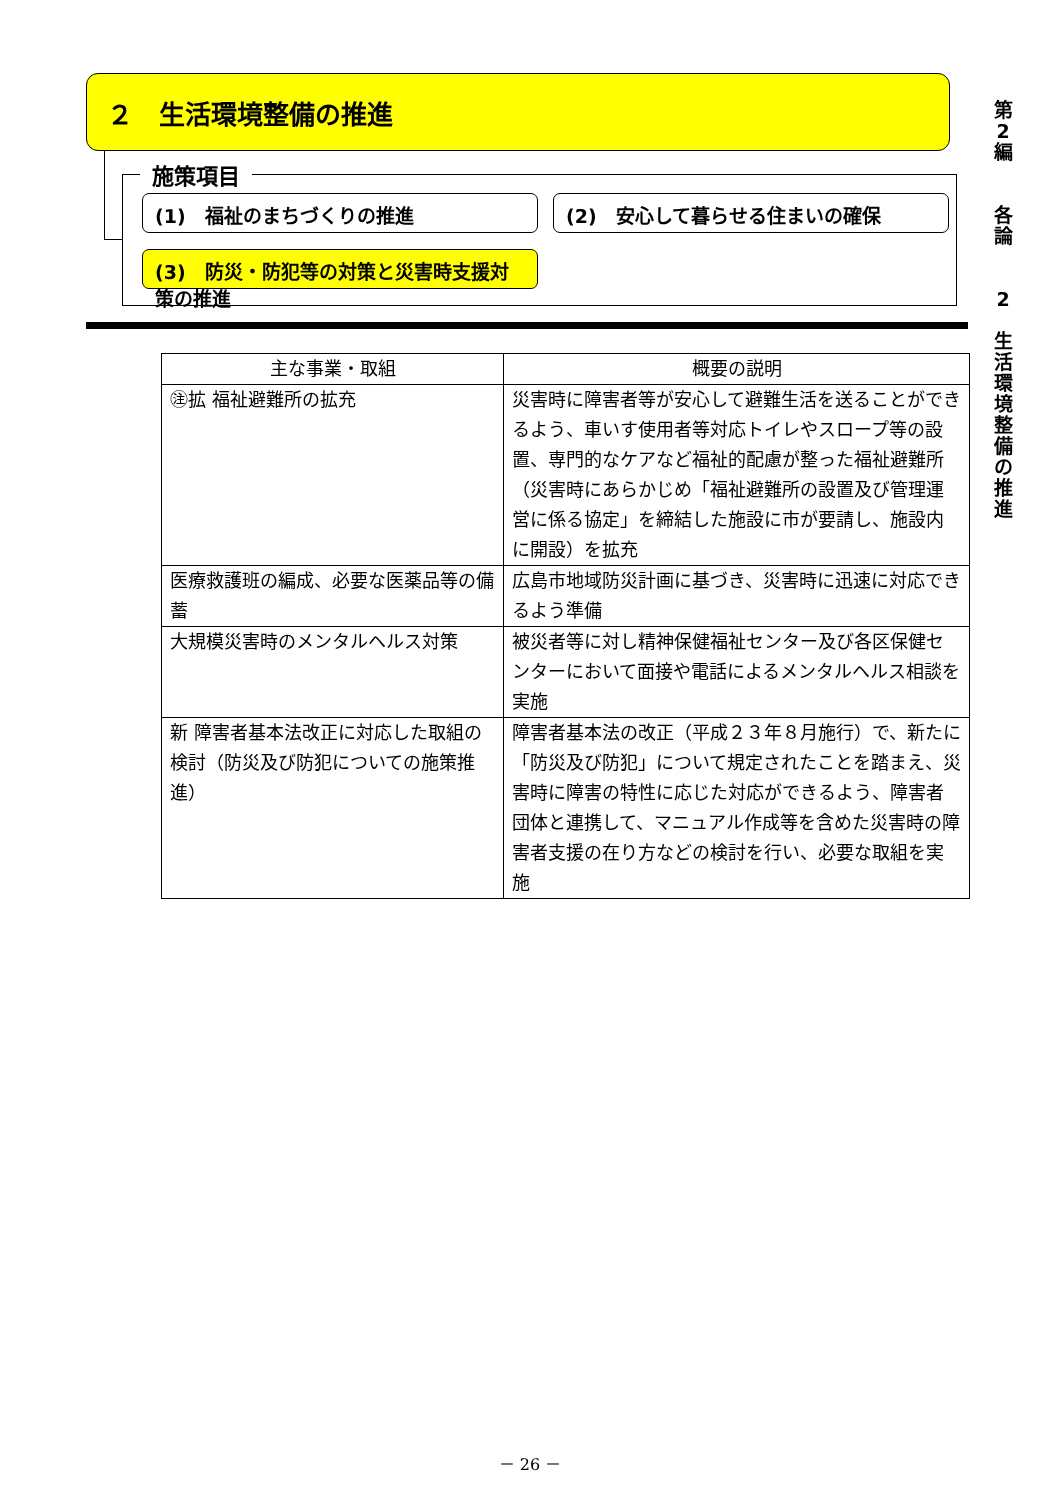２　生活環境整備の推進
施策項目
(1)　福祉のまちづくりの推進 (2)　安心して暮らせる住まいの確保
(3)　防災・防犯等の対策と災害時支援対策の推進
| 主な事業・取組 | 概要の説明 |
| --- | --- |
| ㊟拡 福祉避難所の拡充 | 災害時に障害者等が安心して避難生活を送ることができるよう、車いす使用者等対応トイレやスロープ等の設置、専門的なケアなど福祉的配慮が整った福祉避難所（災害時にあらかじめ「福祉避難所の設置及び管理運営に係る協定」を締結した施設に市が要請し、施設内に開設）を拡充 |
| 医療救護班の編成、必要な医薬品等の備蓄 | 広島市地域防災計画に基づき、災害時に迅速に対応できるよう準備 |
| 大規模災害時のメンタルヘルス対策 | 被災者等に対し精神保健福祉センター及び各区保健センターにおいて面接や電話によるメンタルヘルス相談を実施 |
| 新 障害者基本法改正に対応した取組の検討（防災及び防犯についての施策推進） | 障害者基本法の改正（平成２３年８月施行）で、新たに「防災及び防犯」について規定されたことを踏まえ、災害時に障害の特性に応じた対応ができるよう、障害者団体と連携して、マニュアル作成等を含めた災害時の障害者支援の在り方などの検討を行い、必要な取組を実施 |
第
2
編
各
論
2
生
活
環
境
整
備
の
推
進
－ 26 －